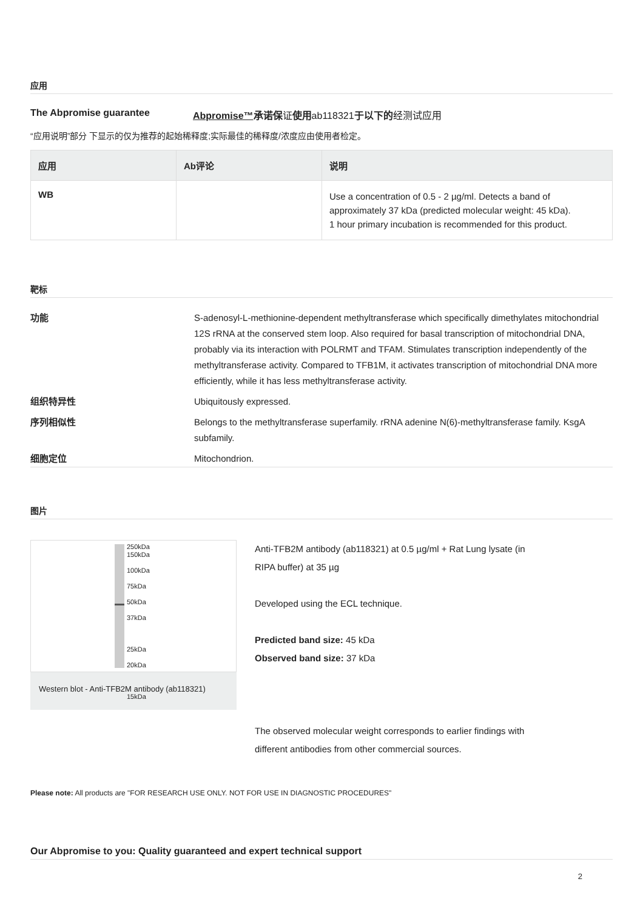应用
The Abpromise guarantee Abpromise™承诺保证使用ab118321于以下的经测试应用
“应用说明”部分 下显示的仅为推荐的起始稀释度;实际最佳的稀释度/浓度应由使用者检定。
| 应用 | Ab评论 | 说明 |
| --- | --- | --- |
| WB | | Use a concentration of 0.5 - 2 µg/ml. Detects a band of approximately 37 kDa (predicted molecular weight: 45 kDa). 1 hour primary incubation is recommended for this product. |
靶标
功能 S-adenosyl-L-methionine-dependent methyltransferase which specifically dimethylates mitochondrial 12S rRNA at the conserved stem loop. Also required for basal transcription of mitochondrial DNA, probably via its interaction with POLRMT and TFAM. Stimulates transcription independently of the methyltransferase activity. Compared to TFB1M, it activates transcription of mitochondrial DNA more efficiently, while it has less methyltransferase activity.
组织特异性 Ubiquitously expressed.
序列相似性 Belongs to the methyltransferase superfamily. rRNA adenine N(6)-methyltransferase family. KsgA subfamily.
细胞定位 Mitochondrion.
图片
250kDa
150kDa
100kDa
75kDa
50kDa
37kDa
25kDa
20kDa
15kDa
Western blot - Anti-TFB2M antibody (ab118321)
Anti-TFB2M antibody (ab118321) at 0.5 µg/ml + Rat Lung lysate (in RIPA buffer) at 35 µg
Developed using the ECL technique.
Predicted band size: 45 kDa
Observed band size: 37 kDa
The observed molecular weight corresponds to earlier findings with different antibodies from other commercial sources.
Please note: All products are "FOR RESEARCH USE ONLY. NOT FOR USE IN DIAGNOSTIC PROCEDURES"
Our Abpromise to you: Quality guaranteed and expert technical support
2